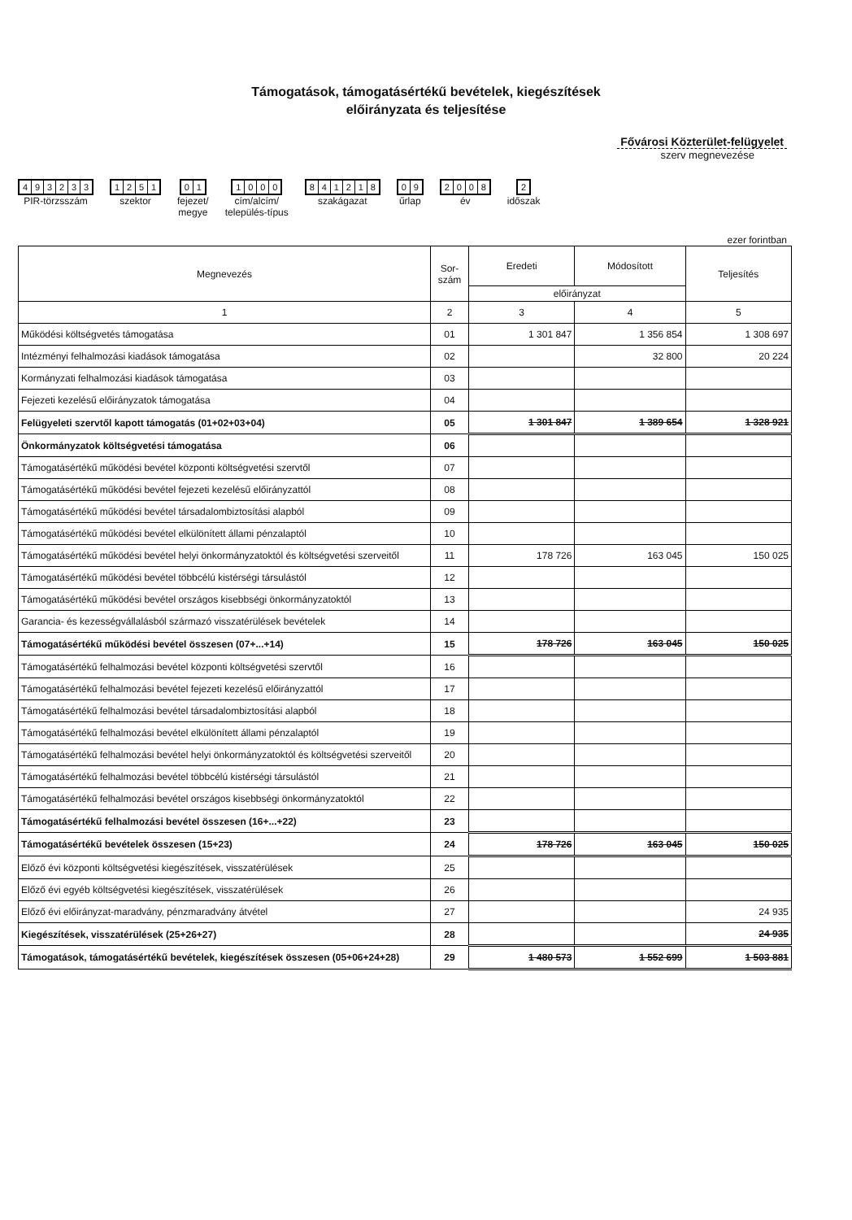Támogatások, támogatásértékű bevételek, kiegészítések
előirányzata és teljesítése
Fővárosi Közterület-felügyelet
szerv megnevezése
493233
PIR-törzsszám
1251
szektor
01
fejezet/
megye
1000
cím/alcím/
település-típus
841218
szakágazat
09
űrlap
2008
év
2
időszak
ezer forintban
| Megnevezés | Sor- szám | Eredeti | Módosított | Teljesítés |
| --- | --- | --- | --- | --- |
| | | előirányzat | | |
| 1 | 2 | 3 | 4 | 5 |
| Működési költségvetés támogatása | 01 | 1 301 847 | 1 356 854 | 1 308 697 |
| Intézményi felhalmozási kiadások támogatása | 02 | | 32 800 | 20 224 |
| Kormányzati felhalmozási kiadások támogatása | 03 | | | |
| Fejezeti kezelésű előirányzatok támogatása | 04 | | | |
| Felügyeleti szervtől kapott támogatás (01+02+03+04) | 05 | 1 301 847 | 1 389 654 | 1 328 921 |
| Önkormányzatok költségvetési támogatása | 06 | | | |
| Támogatásértékű működési bevétel központi költségvetési szervtől | 07 | | | |
| Támogatásértékű működési bevétel fejezeti kezelésű előirányzattól | 08 | | | |
| Támogatásértékű működési bevétel társadalombiztosítási alapból | 09 | | | |
| Támogatásértékű működési bevétel elkülönített állami pénzalaptól | 10 | | | |
| Támogatásértékű működési bevétel helyi önkormányzatoktól és költségvetési szerveitől | 11 | 178 726 | 163 045 | 150 025 |
| Támogatásértékű működési bevétel többcélú kistérségi társulástól | 12 | | | |
| Támogatásértékű működési bevétel országos kisebbségi önkormányzatoktól | 13 | | | |
| Garancia- és kezességvállalásból származó visszatérülések bevételek | 14 | | | |
| Támogatásértékű működési bevétel összesen (07+...+14) | 15 | 178 726 | 163 045 | 150 025 |
| Támogatásértékű felhalmozási bevétel központi költségvetési szervtől | 16 | | | |
| Támogatásértékű felhalmozási bevétel fejezeti kezelésű előirányzattól | 17 | | | |
| Támogatásértékű felhalmozási bevétel társadalombiztosítási alapból | 18 | | | |
| Támogatásértékű felhalmozási bevétel elkülönített állami pénzalaptól | 19 | | | |
| Támogatásértékű felhalmozási bevétel helyi önkormányzatoktól és költségvetési szerveitől | 20 | | | |
| Támogatásértékű felhalmozási bevétel többcélú kistérségi társulástól | 21 | | | |
| Támogatásértékű felhalmozási bevétel országos kisebbségi önkormányzatoktól | 22 | | | |
| Támogatásértékű felhalmozási bevétel összesen (16+...+22) | 23 | | | |
| Támogatásértékű bevételek összesen (15+23) | 24 | 178 726 | 163 045 | 150 025 |
| Előző évi központi költségvetési kiegészítések, visszatérülések | 25 | | | |
| Előző évi egyéb költségvetési kiegészítések, visszatérülések | 26 | | | |
| Előző évi előirányzat-maradvány, pénzmaradvány átvétel | 27 | | | 24 935 |
| Kiegészítések, visszatérülések (25+26+27) | 28 | | | 24 935 |
| Támogatások, támogatásértékű bevételek, kiegészítések összesen (05+06+24+28) | 29 | 1 480 573 | 1 552 699 | 1 503 881 |